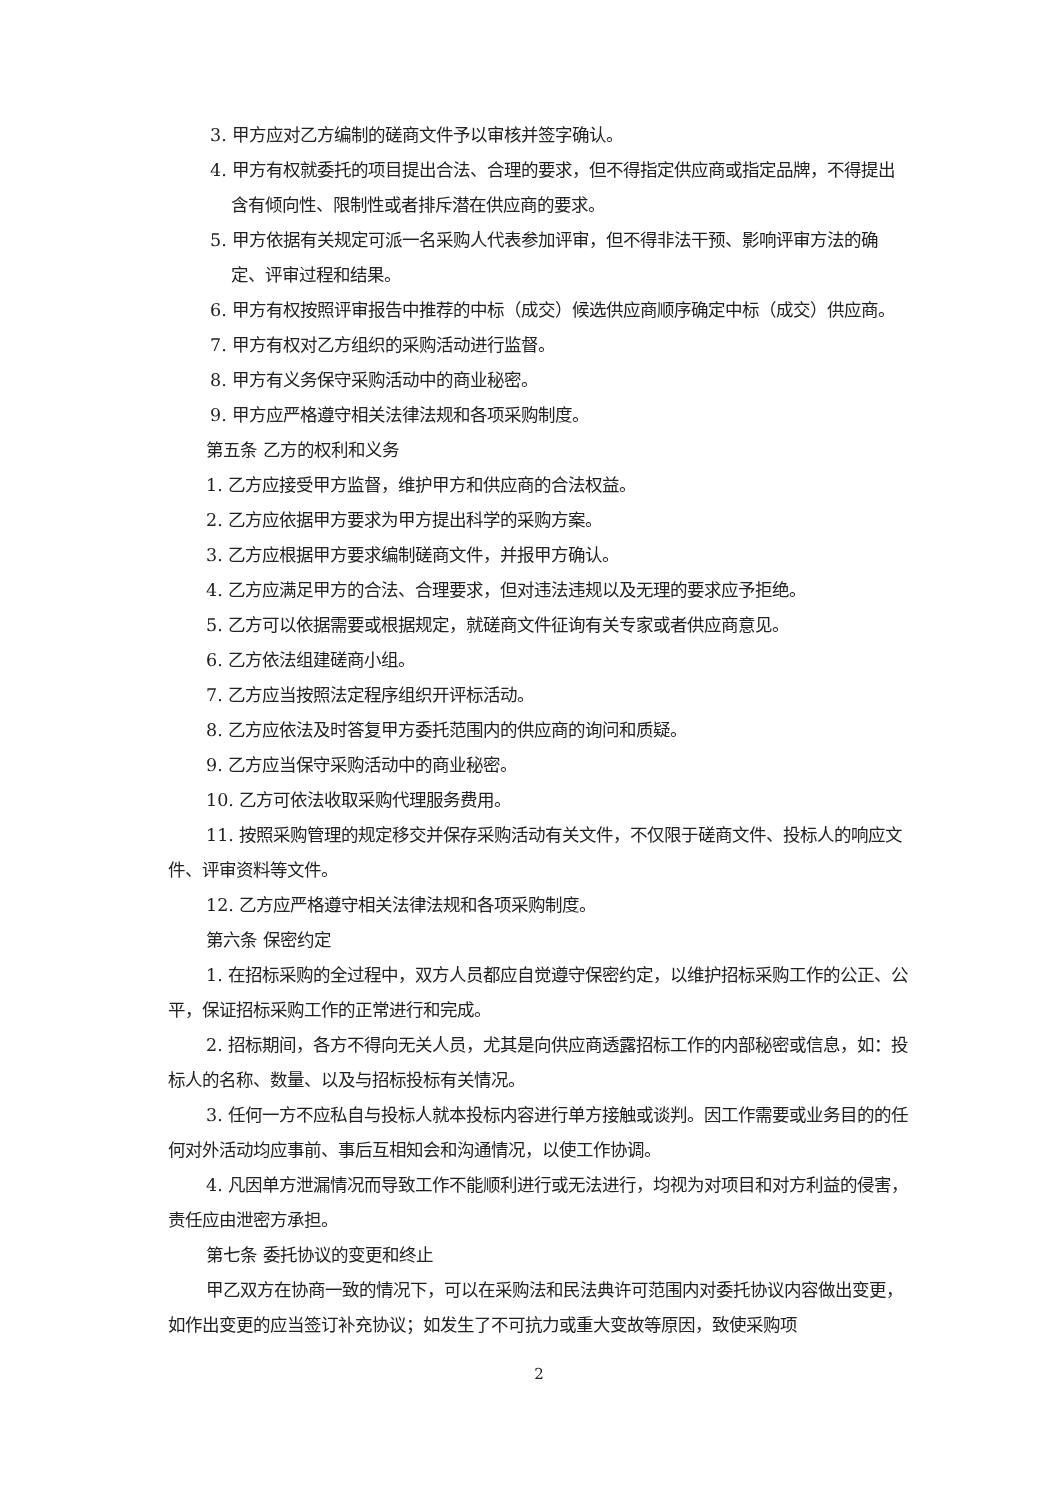3. 甲方应对乙方编制的磋商文件予以审核并签字确认。
4. 甲方有权就委托的项目提出合法、合理的要求，但不得指定供应商或指定品牌，不得提出含有倾向性、限制性或者排斥潜在供应商的要求。
5. 甲方依据有关规定可派一名采购人代表参加评审，但不得非法干预、影响评审方法的确定、评审过程和结果。
6. 甲方有权按照评审报告中推荐的中标（成交）候选供应商顺序确定中标（成交）供应商。
7. 甲方有权对乙方组织的采购活动进行监督。
8. 甲方有义务保守采购活动中的商业秘密。
9. 甲方应严格遵守相关法律法规和各项采购制度。
第五条 乙方的权利和义务
1. 乙方应接受甲方监督，维护甲方和供应商的合法权益。
2. 乙方应依据甲方要求为甲方提出科学的采购方案。
3. 乙方应根据甲方要求编制磋商文件，并报甲方确认。
4. 乙方应满足甲方的合法、合理要求，但对违法违规以及无理的要求应予拒绝。
5. 乙方可以依据需要或根据规定，就磋商文件征询有关专家或者供应商意见。
6. 乙方依法组建磋商小组。
7. 乙方应当按照法定程序组织开评标活动。
8. 乙方应依法及时答复甲方委托范围内的供应商的询问和质疑。
9. 乙方应当保守采购活动中的商业秘密。
10. 乙方可依法收取采购代理服务费用。
11. 按照采购管理的规定移交并保存采购活动有关文件，不仅限于磋商文件、投标人的响应文件、评审资料等文件。
12. 乙方应严格遵守相关法律法规和各项采购制度。
第六条 保密约定
1. 在招标采购的全过程中，双方人员都应自觉遵守保密约定，以维护招标采购工作的公正、公平，保证招标采购工作的正常进行和完成。
2. 招标期间，各方不得向无关人员，尤其是向供应商透露招标工作的内部秘密或信息，如：投标人的名称、数量、以及与招标投标有关情况。
3. 任何一方不应私自与投标人就本投标内容进行单方接触或谈判。因工作需要或业务目的的任何对外活动均应事前、事后互相知会和沟通情况，以使工作协调。
4. 凡因单方泄漏情况而导致工作不能顺利进行或无法进行，均视为对项目和对方利益的侵害，责任应由泄密方承担。
第七条 委托协议的变更和终止
甲乙双方在协商一致的情况下，可以在采购法和民法典许可范围内对委托协议内容做出变更，如作出变更的应当签订补充协议；如发生了不可抗力或重大变故等原因，致使采购项
2